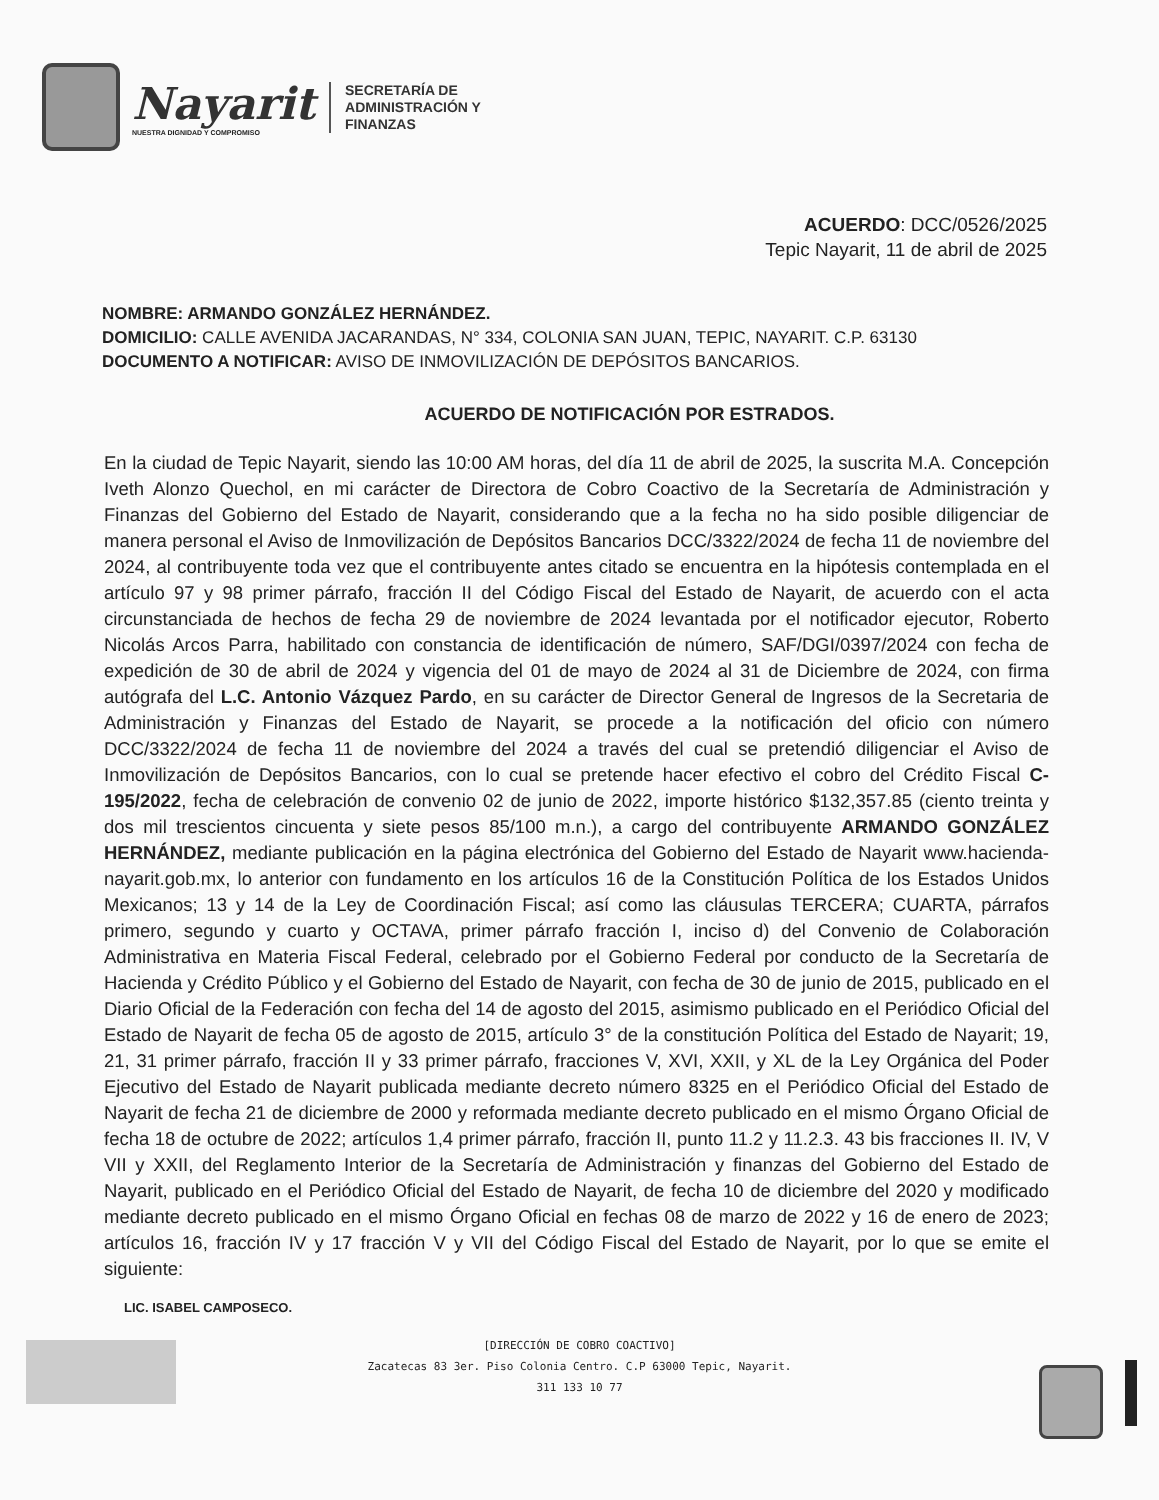Nayarit
NUESTRA DIGNIDAD Y COMPROMISO
SECRETARÍA DE
ADMINISTRACIÓN Y
FINANZAS
ACUERDO: DCC/0526/2025
Tepic Nayarit, 11 de abril de 2025
NOMBRE: ARMANDO GONZÁLEZ HERNÁNDEZ.
DOMICILIO: CALLE AVENIDA JACARANDAS, N° 334, COLONIA SAN JUAN, TEPIC, NAYARIT. C.P. 63130
DOCUMENTO A NOTIFICAR: AVISO DE INMOVILIZACIÓN DE DEPÓSITOS BANCARIOS.
ACUERDO DE NOTIFICACIÓN POR ESTRADOS.
En la ciudad de Tepic Nayarit, siendo las 10:00 AM horas, del día 11 de abril de 2025, la suscrita M.A. Concepción Iveth Alonzo Quechol, en mi carácter de Directora de Cobro Coactivo de la Secretaría de Administración y Finanzas del Gobierno del Estado de Nayarit, considerando que a la fecha no ha sido posible diligenciar de manera personal el Aviso de Inmovilización de Depósitos Bancarios DCC/3322/2024 de fecha 11 de noviembre del 2024, al contribuyente toda vez que el contribuyente antes citado se encuentra en la hipótesis contemplada en el artículo 97 y 98 primer párrafo, fracción II del Código Fiscal del Estado de Nayarit, de acuerdo con el acta circunstanciada de hechos de fecha 29 de noviembre de 2024 levantada por el notificador ejecutor, Roberto Nicolás Arcos Parra, habilitado con constancia de identificación de número, SAF/DGI/0397/2024 con fecha de expedición de 30 de abril de 2024 y vigencia del 01 de mayo de 2024 al 31 de Diciembre de 2024, con firma autógrafa del L.C. Antonio Vázquez Pardo, en su carácter de Director General de Ingresos de la Secretaria de Administración y Finanzas del Estado de Nayarit, se procede a la notificación del oficio con número DCC/3322/2024 de fecha 11 de noviembre del 2024 a través del cual se pretendió diligenciar el Aviso de Inmovilización de Depósitos Bancarios, con lo cual se pretende hacer efectivo el cobro del Crédito Fiscal C-195/2022, fecha de celebración de convenio 02 de junio de 2022, importe histórico $132,357.85 (ciento treinta y dos mil trescientos cincuenta y siete pesos 85/100 m.n.), a cargo del contribuyente ARMANDO GONZÁLEZ HERNÁNDEZ, mediante publicación en la página electrónica del Gobierno del Estado de Nayarit www.hacienda-nayarit.gob.mx, lo anterior con fundamento en los artículos 16 de la Constitución Política de los Estados Unidos Mexicanos; 13 y 14 de la Ley de Coordinación Fiscal; así como las cláusulas TERCERA; CUARTA, párrafos primero, segundo y cuarto y OCTAVA, primer párrafo fracción I, inciso d) del Convenio de Colaboración Administrativa en Materia Fiscal Federal, celebrado por el Gobierno Federal por conducto de la Secretaría de Hacienda y Crédito Público y el Gobierno del Estado de Nayarit, con fecha de 30 de junio de 2015, publicado en el Diario Oficial de la Federación con fecha del 14 de agosto del 2015, asimismo publicado en el Periódico Oficial del Estado de Nayarit de fecha 05 de agosto de 2015, artículo 3° de la constitución Política del Estado de Nayarit; 19, 21, 31 primer párrafo, fracción II y 33 primer párrafo, fracciones V, XVI, XXII, y XL de la Ley Orgánica del Poder Ejecutivo del Estado de Nayarit publicada mediante decreto número 8325 en el Periódico Oficial del Estado de Nayarit de fecha 21 de diciembre de 2000 y reformada mediante decreto publicado en el mismo Órgano Oficial de fecha 18 de octubre de 2022; artículos 1,4 primer párrafo, fracción II, punto 11.2 y 11.2.3. 43 bis fracciones II. IV, V VII y XXII, del Reglamento Interior de la Secretaría de Administración y finanzas del Gobierno del Estado de Nayarit, publicado en el Periódico Oficial del Estado de Nayarit, de fecha 10 de diciembre del 2020 y modificado mediante decreto publicado en el mismo Órgano Oficial en fechas 08 de marzo de 2022 y 16 de enero de 2023; artículos 16, fracción IV y 17 fracción V y VII del Código Fiscal del Estado de Nayarit, por lo que se emite el siguiente:
LIC. ISABEL CAMPOSECO.
[DIRECCIÓN DE COBRO COACTIVO]
Zacatecas 83 3er. Piso Colonia Centro. C.P 63000 Tepic, Nayarit.
311 133 10 77